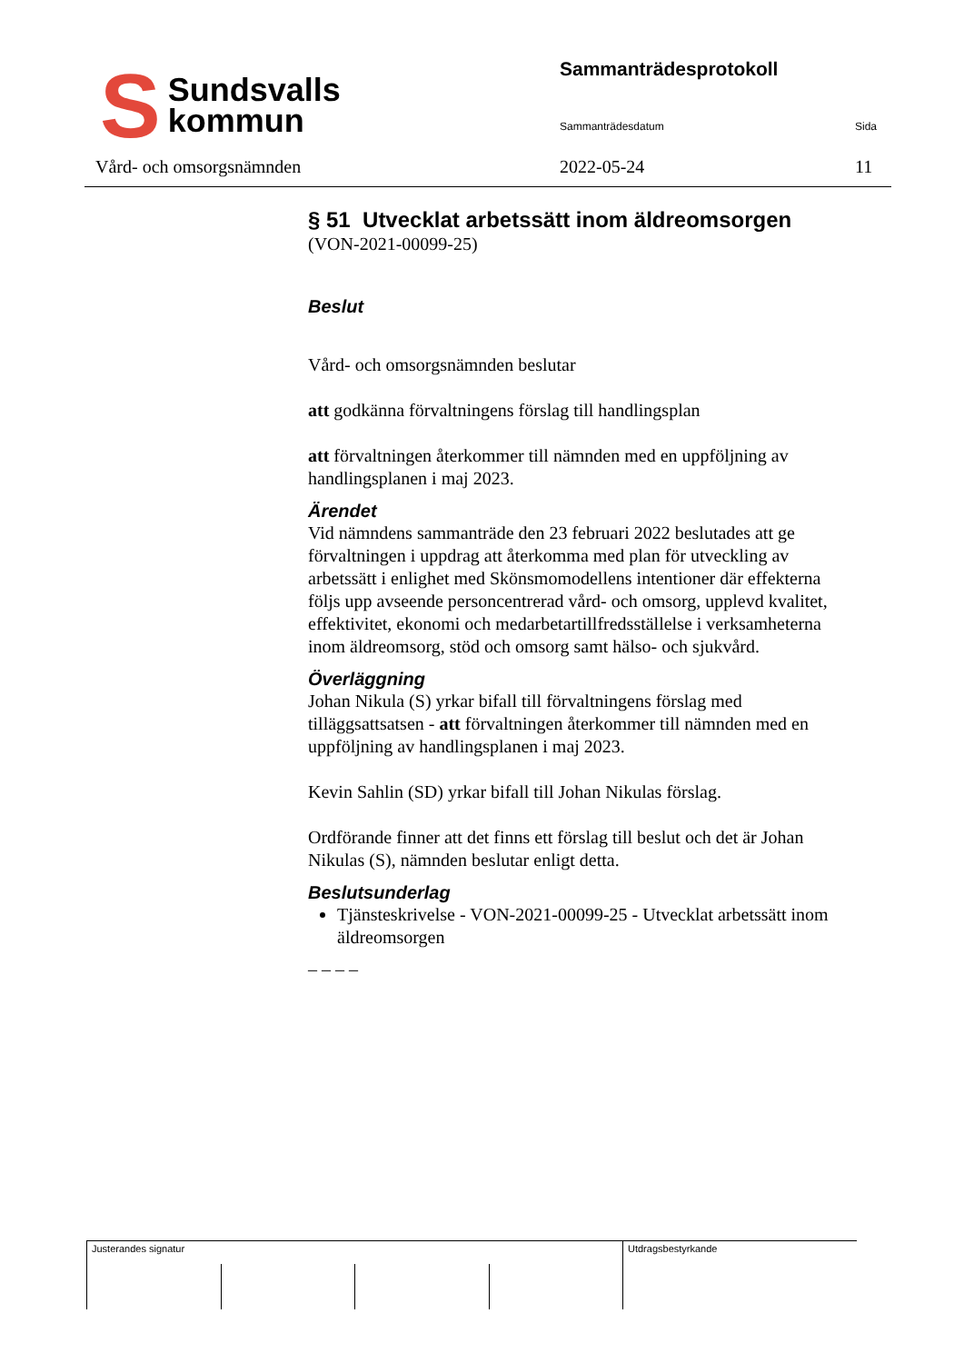S
Sundsvalls
kommun
Vård- och omsorgsnämnden
Sammanträdesprotokoll
Sammanträdesdatum Sida
2022-05-24 11
§ 51 Utvecklat arbetssätt inom äldreomsorgen
(VON-2021-00099-25)
Beslut
Vård- och omsorgsnämnden beslutar
att godkänna förvaltningens förslag till handlingsplan
att förvaltningen återkommer till nämnden med en uppföljning av handlingsplanen i maj 2023.
Ärendet
Vid nämndens sammanträde den 23 februari 2022 beslutades att ge förvaltningen i uppdrag att återkomma med plan för utveckling av arbetssätt i enlighet med Skönsmomodellens intentioner där effekterna följs upp avseende personcentrerad vård- och omsorg, upplevd kvalitet, effektivitet, ekonomi och medarbetartillfredsställelse i verksamheterna inom äldreomsorg, stöd och omsorg samt hälso- och sjukvård.
Överläggning
Johan Nikula (S) yrkar bifall till förvaltningens förslag med tilläggsattsatsen - att förvaltningen återkommer till nämnden med en uppföljning av handlingsplanen i maj 2023.
Kevin Sahlin (SD) yrkar bifall till Johan Nikulas förslag.
Ordförande finner att det finns ett förslag till beslut och det är Johan Nikulas (S), nämnden beslutar enligt detta.
Beslutsunderlag
Tjänsteskrivelse - VON-2021-00099-25 - Utvecklat arbetssätt inom äldreomsorgen
– – – –
Justerandes signatur Utdragsbestyrkande